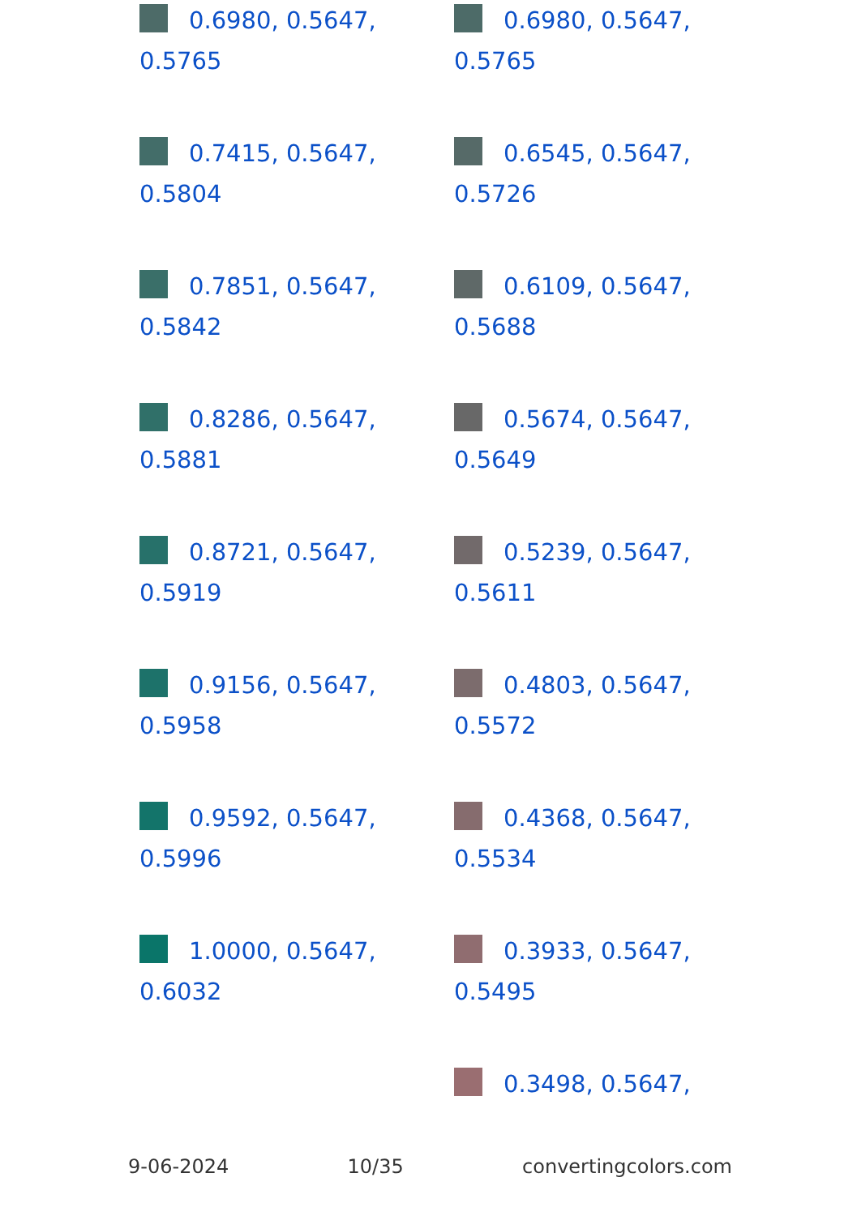0.6980, 0.5647, 0.5765
0.7415, 0.5647, 0.5804
0.7851, 0.5647, 0.5842
0.8286, 0.5647, 0.5881
0.8721, 0.5647, 0.5919
0.9156, 0.5647, 0.5958
0.9592, 0.5647, 0.5996
1.0000, 0.5647, 0.6032
0.6980, 0.5647, 0.5765
0.6545, 0.5647, 0.5726
0.6109, 0.5647, 0.5688
0.5674, 0.5647, 0.5649
0.5239, 0.5647, 0.5611
0.4803, 0.5647, 0.5572
0.4368, 0.5647, 0.5534
0.3933, 0.5647, 0.5495
0.3498, 0.5647,
9-06-2024 10/35 convertingcolors.com